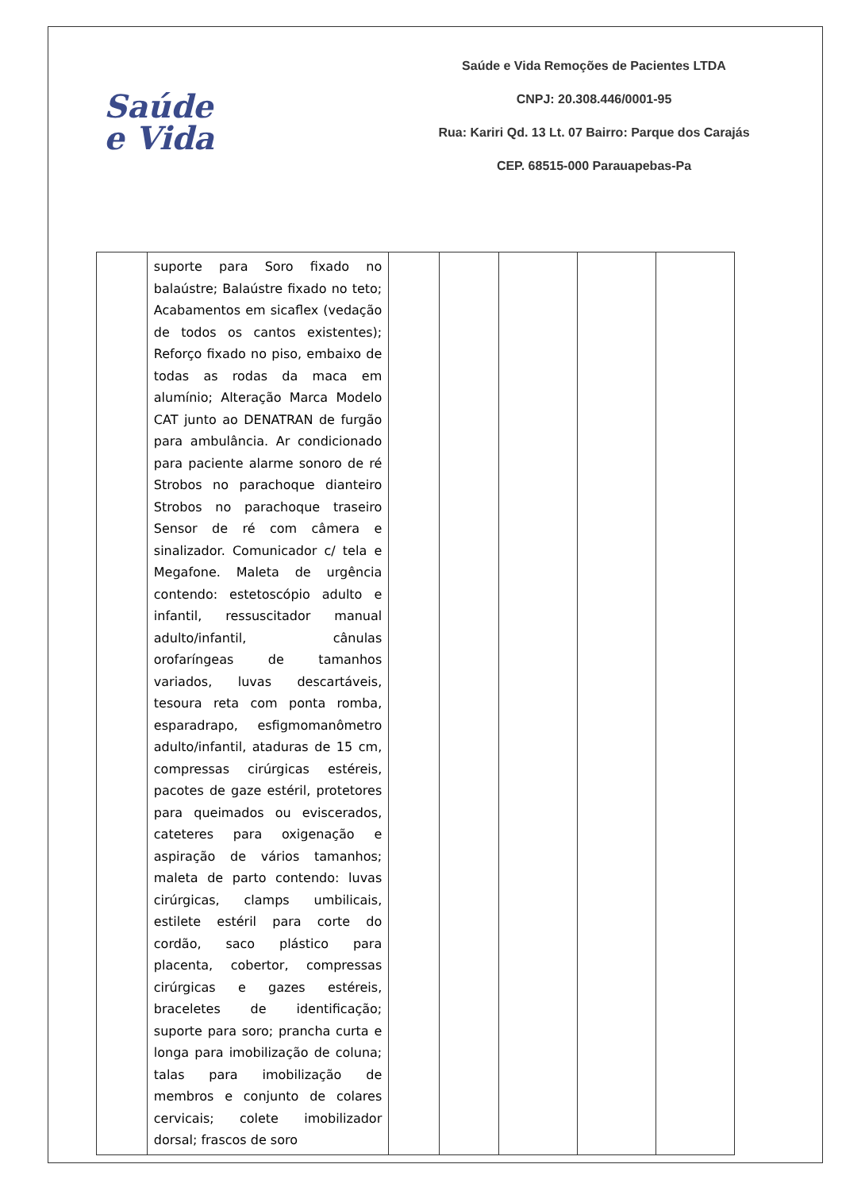Saúde
e Vida
Saúde e Vida Remoções de Pacientes LTDA
CNPJ: 20.308.446/0001-95
Rua: Kariri Qd. 13 Lt. 07 Bairro: Parque dos Carajás
CEP. 68515-000 Parauapebas-Pa
| | suporte para Soro fixado no balaústre; Balaústre fixado no teto; Acabamentos em sicaflex (vedação de todos os cantos existentes); Reforço fixado no piso, embaixo de todas as rodas da maca em alumínio; Alteração Marca Modelo CAT junto ao DENATRAN de furgão para ambulância. Ar condicionado para paciente alarme sonoro de ré Strobos no parachoque dianteiro Strobos no parachoque traseiro Sensor de ré com câmera e sinalizador. Comunicador c/ tela e Megafone. Maleta de urgência contendo: estetoscópio adulto e infantil, ressuscitador manual adulto/infantil, cânulas orofaríngeas de tamanhos variados, luvas descartáveis, tesoura reta com ponta romba, esparadrapo, esfigmomanômetro adulto/infantil, ataduras de 15 cm, compressas cirúrgicas estéreis, pacotes de gaze estéril, protetores para queimados ou eviscerados, cateteres para oxigenação e aspiração de vários tamanhos; maleta de parto contendo: luvas cirúrgicas, clamps umbilicais, estilete estéril para corte do cordão, saco plástico para placenta, cobertor, compressas cirúrgicas e gazes estéreis, braceletes de identificação; suporte para soro; prancha curta e longa para imobilização de coluna; talas para imobilização de membros e conjunto de colares cervicais; colete imobilizador dorsal; frascos de soro | | | | | |